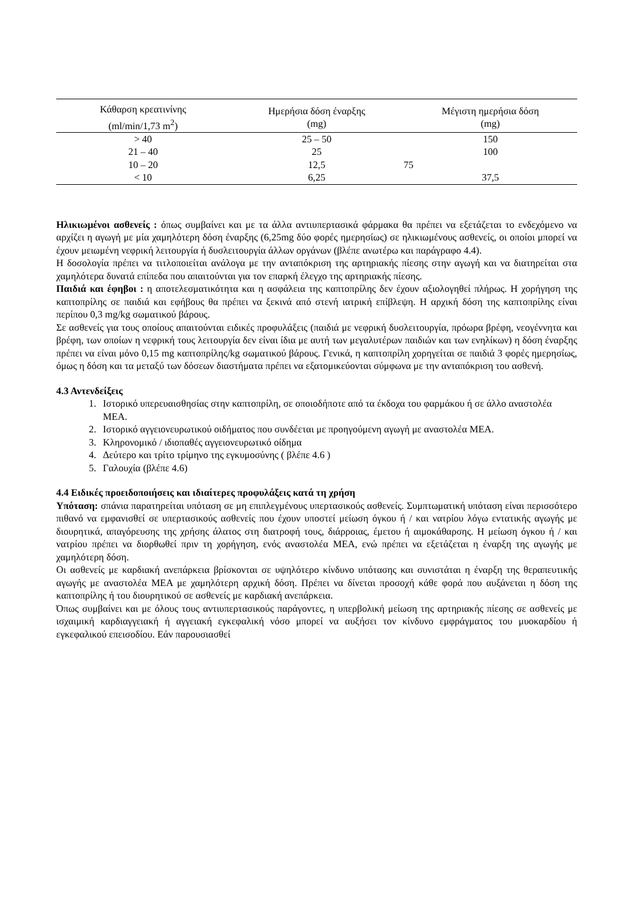| Κάθαρση κρεατινίνης (ml/min/1,73 m<sup>2</sup>) | Ημερήσια δόση έναρξης (mg) | Μέγιστη ημερήσια δόση (mg) |
| --- | --- | --- |
| > 40 | 25 – 50 | 150 |
| 21 – 40 | 25 | 100 |
| 10 – 20 | 12,5 | 75 |
| < 10 | 6,25 | 37,5 |
Ηλικιωμένοι ασθενείς : όπως συμβαίνει και με τα άλλα αντιυπερτασικά φάρμακα θα πρέπει να εξετάζεται το ενδεχόμενο να αρχίζει η αγωγή με μία χαμηλότερη δόση έναρξης (6,25mg δύο φορές ημερησίως) σε ηλικιωμένους ασθενείς, οι οποίοι μπορεί να έχουν μειωμένη νεφρική λειτουργία ή δυσλειτουργία άλλων οργάνων (βλέπε ανωτέρω και παράγραφο 4.4).
Η δοσολογία πρέπει να τιτλοποιείται ανάλογα με την ανταπόκριση της αρτηριακής πίεσης στην αγωγή και να διατηρείται στα χαμηλότερα δυνατά επίπεδα που απαιτούνται για τον επαρκή έλεγχο της αρτηριακής πίεσης.
Παιδιά και έφηβοι : η αποτελεσματικότητα και η ασφάλεια της καπτοπρίλης δεν έχουν αξιολογηθεί πλήρως. Η χορήγηση της καπτοπρίλης σε παιδιά και εφήβους θα πρέπει να ξεκινά από στενή ιατρική επίβλεψη. Η αρχική δόση της καπτοπρίλης είναι περίπου 0,3 mg/kg σωματικού βάρους.
Σε ασθενείς για τους οποίους απαιτούνται ειδικές προφυλάξεις (παιδιά με νεφρική δυσλειτουργία, πρόωρα βρέφη, νεογέννητα και βρέφη, των οποίων η νεφρική τους λειτουργία δεν είναι ίδια με αυτή των μεγαλυτέρων παιδιών και των ενηλίκων) η δόση έναρξης πρέπει να είναι μόνο 0,15 mg καπτοπρίλης/kg σωματικού βάρους. Γενικά, η καπτοπρίλη χορηγείται σε παιδιά 3 φορές ημερησίως, όμως η δόση και τα μεταξύ των δόσεων διαστήματα πρέπει να εξατομικεύονται σύμφωνα με την ανταπόκριση του ασθενή.
4.3 Αντενδείξεις
1. Ιστορικό υπερευαισθησίας στην καπτοπρίλη, σε οποιοδήποτε από τα έκδοχα του φαρμάκου ή σε άλλο αναστολέα ΜΕΑ.
2. Ιστορικό αγγειονευρωτικού οιδήματος που συνδέεται με προηγούμενη αγωγή με αναστολέα ΜΕΑ.
3. Κληρονομικό / ιδιοπαθές αγγειονευρωτικό οίδημα
4. Δεύτερο και τρίτο τρίμηνο της εγκυμοσύνης ( βλέπε 4.6 )
5. Γαλουχία (βλέπε 4.6)
4.4 Ειδικές προειδοποιήσεις και ιδιαίτερες προφυλάξεις κατά τη χρήση
Υπόταση: σπάνια παρατηρείται υπόταση σε μη επιπλεγμένους υπερτασικούς ασθενείς. Συμπτωματική υπόταση είναι περισσότερο πιθανό να εμφανισθεί σε υπερτασικούς ασθενείς που έχουν υποστεί μείωση όγκου ή / και νατρίου λόγω εντατικής αγωγής με διουρητικά, απαγόρευσης της χρήσης άλατος στη διατροφή τους, διάρροιας, έμετου ή αιμοκάθαρσης. Η μείωση όγκου ή / και νατρίου πρέπει να διορθωθεί πριν τη χορήγηση, ενός αναστολέα ΜΕΑ, ενώ πρέπει να εξετάζεται η έναρξη της αγωγής με χαμηλότερη δόση.
Οι ασθενείς με καρδιακή ανεπάρκεια βρίσκονται σε υψηλότερο κίνδυνο υπότασης και συνιστάται η έναρξη της θεραπευτικής αγωγής με αναστολέα ΜΕΑ με χαμηλότερη αρχική δόση. Πρέπει να δίνεται προσοχή κάθε φορά που αυξάνεται η δόση της καπτοπρίλης ή του διουρητικού σε ασθενείς με καρδιακή ανεπάρκεια.
Όπως συμβαίνει και με όλους τους αντιυπερτασικούς παράγοντες, η υπερβολική μείωση της αρτηριακής πίεσης σε ασθενείς με ισχαιμική καρδιαγγειακή ή αγγειακή εγκεφαλική νόσο μπορεί να αυξήσει τον κίνδυνο εμφράγματος του μυοκαρδίου ή εγκεφαλικού επεισοδίου. Εάν παρουσιασθεί